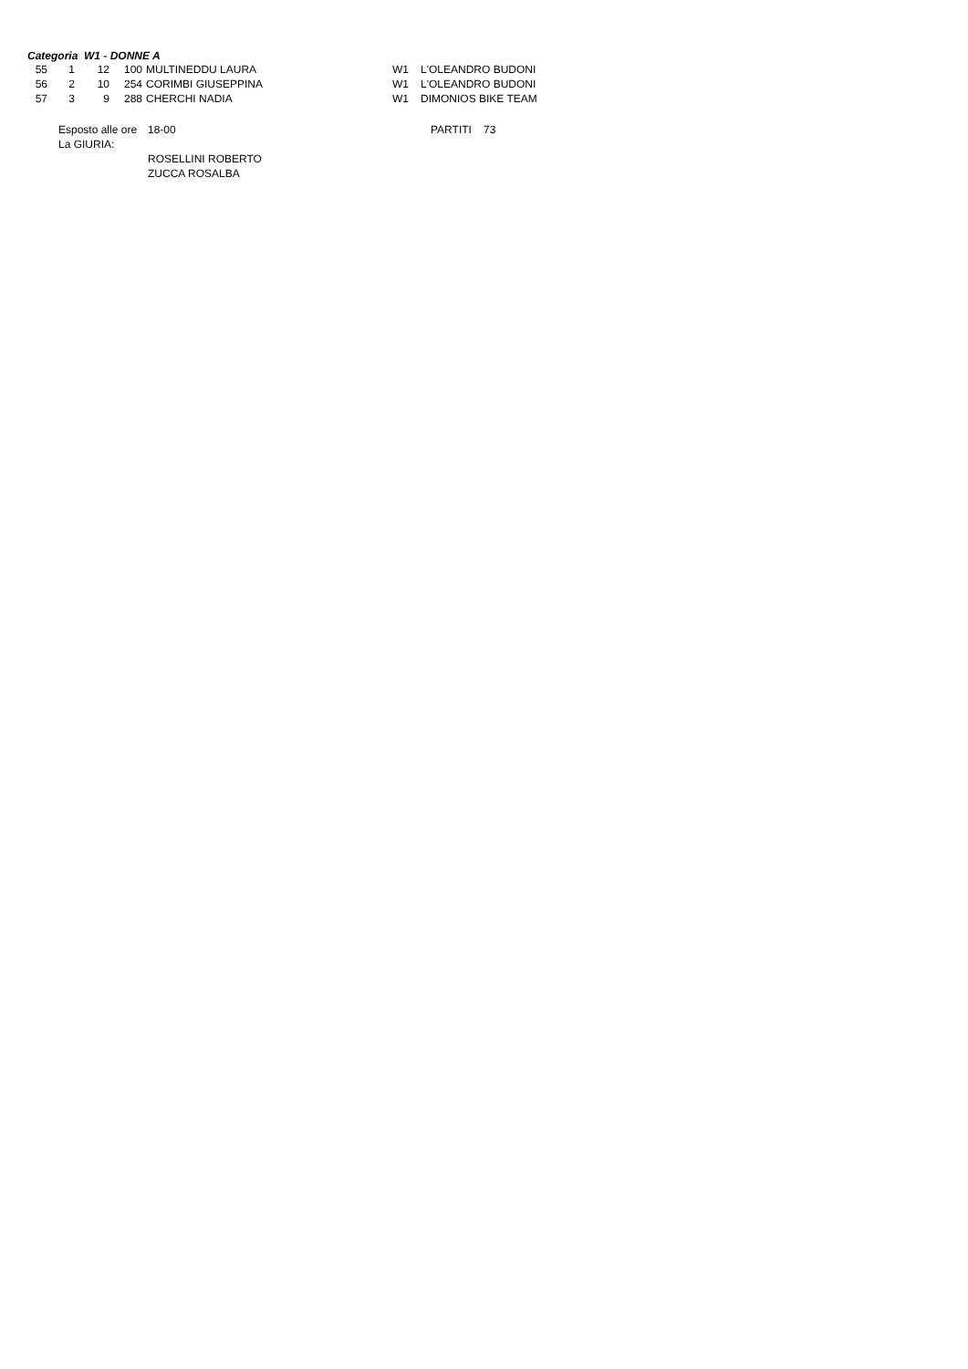Categoria W1 - DONNE A
| 55 | 1 | 12 | 100 | MULTINEDDU LAURA | W1 | L'OLEANDRO BUDONI |
| 56 | 2 | 10 | 254 | CORIMBI GIUSEPPINA | W1 | L'OLEANDRO BUDONI |
| 57 | 3 | 9 | 288 | CHERCHI NADIA | W1 | DIMONIOS BIKE TEAM |
| Esposto alle ore | 18-00 | PARTITI | 73 |
| La GIURIA: | | | |
| | ROSELLINI ROBERTO | | |
| | ZUCCA ROSALBA | | |